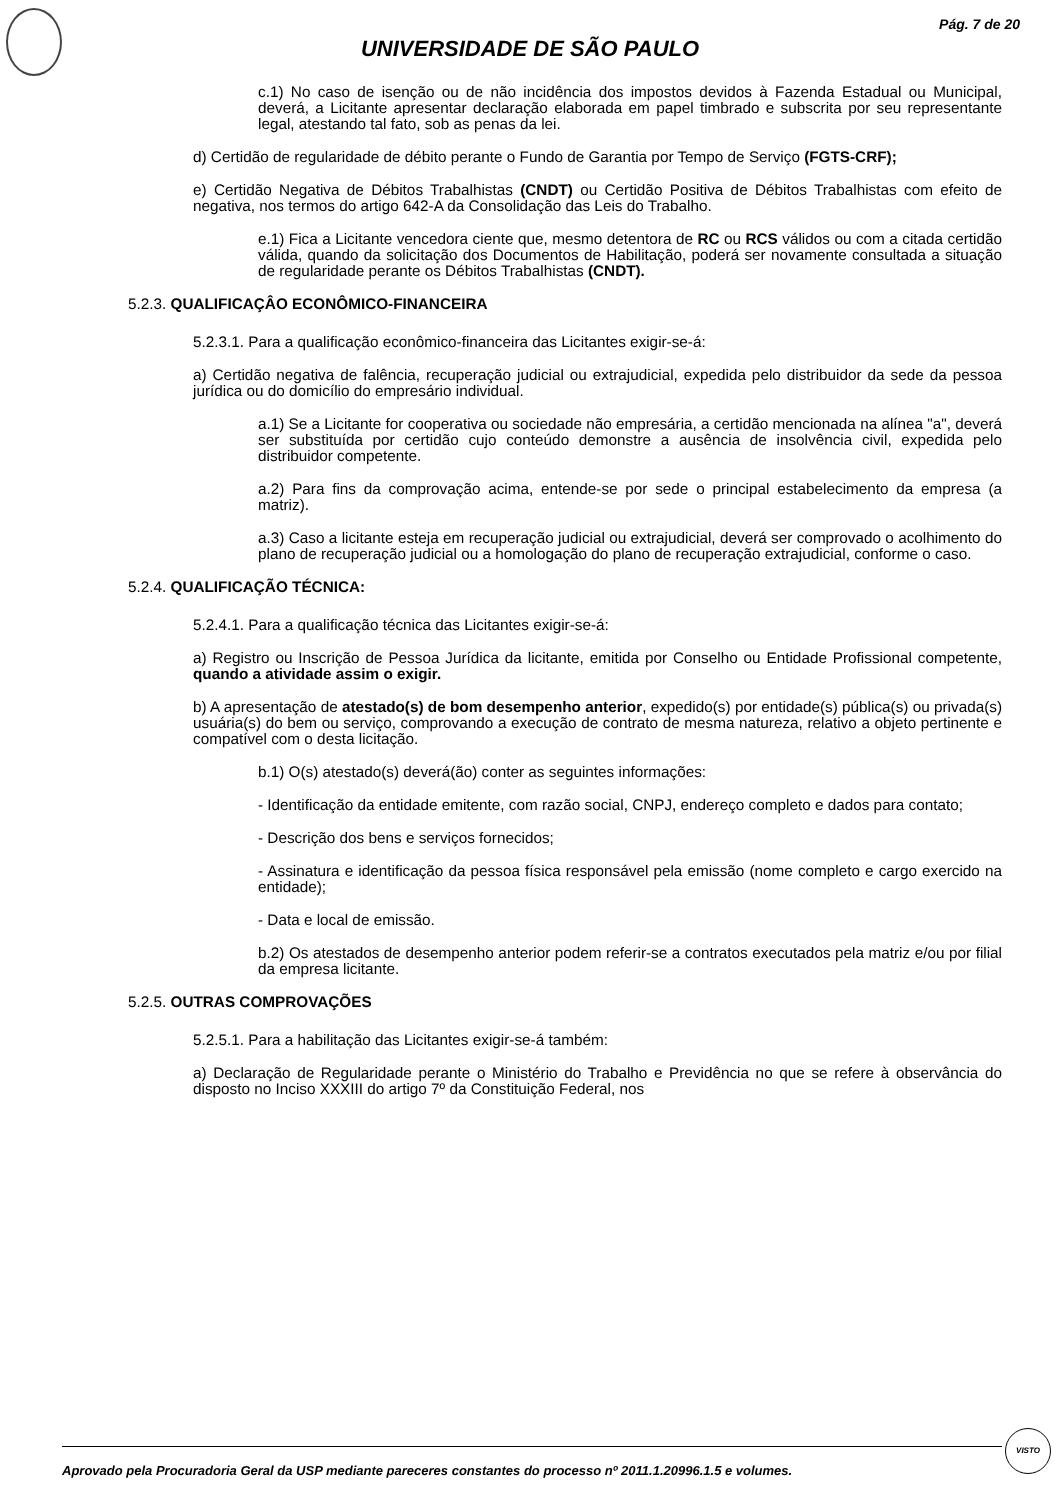Pág. 7 de 20
UNIVERSIDADE DE SÃO PAULO
c.1) No caso de isenção ou de não incidência dos impostos devidos à Fazenda Estadual ou Municipal, deverá, a Licitante apresentar declaração elaborada em papel timbrado e subscrita por seu representante legal, atestando tal fato, sob as penas da lei.
d) Certidão de regularidade de débito perante o Fundo de Garantia por Tempo de Serviço (FGTS-CRF);
e) Certidão Negativa de Débitos Trabalhistas (CNDT) ou Certidão Positiva de Débitos Trabalhistas com efeito de negativa, nos termos do artigo 642-A da Consolidação das Leis do Trabalho.
e.1) Fica a Licitante vencedora ciente que, mesmo detentora de RC ou RCS válidos ou com a citada certidão válida, quando da solicitação dos Documentos de Habilitação, poderá ser novamente consultada a situação de regularidade perante os Débitos Trabalhistas (CNDT).
5.2.3. QUALIFICAÇÂO ECONÔMICO-FINANCEIRA
5.2.3.1. Para a qualificação econômico-financeira das Licitantes exigir-se-á:
a) Certidão negativa de falência, recuperação judicial ou extrajudicial, expedida pelo distribuidor da sede da pessoa jurídica ou do domicílio do empresário individual.
a.1) Se a Licitante for cooperativa ou sociedade não empresária, a certidão mencionada na alínea "a", deverá ser substituída por certidão cujo conteúdo demonstre a ausência de insolvência civil, expedida pelo distribuidor competente.
a.2) Para fins da comprovação acima, entende-se por sede o principal estabelecimento da empresa (a matriz).
a.3) Caso a licitante esteja em recuperação judicial ou extrajudicial, deverá ser comprovado o acolhimento do plano de recuperação judicial ou a homologação do plano de recuperação extrajudicial, conforme o caso.
5.2.4. QUALIFICAÇÃO TÉCNICA:
5.2.4.1. Para a qualificação técnica das Licitantes exigir-se-á:
a) Registro ou Inscrição de Pessoa Jurídica da licitante, emitida por Conselho ou Entidade Profissional competente, quando a atividade assim o exigir.
b) A apresentação de atestado(s) de bom desempenho anterior, expedido(s) por entidade(s) pública(s) ou privada(s) usuária(s) do bem ou serviço, comprovando a execução de contrato de mesma natureza, relativo a objeto pertinente e compatível com o desta licitação.
b.1) O(s) atestado(s) deverá(ão) conter as seguintes informações:
- Identificação da entidade emitente, com razão social, CNPJ, endereço completo e dados para contato;
- Descrição dos bens e serviços fornecidos;
- Assinatura e identificação da pessoa física responsável pela emissão (nome completo e cargo exercido na entidade);
- Data e local de emissão.
b.2) Os atestados de desempenho anterior podem referir-se a contratos executados pela matriz e/ou por filial da empresa licitante.
5.2.5. OUTRAS COMPROVAÇÕES
5.2.5.1. Para a habilitação das Licitantes exigir-se-á também:
a) Declaração de Regularidade perante o Ministério do Trabalho e Previdência no que se refere à observância do disposto no Inciso XXXIII do artigo 7º da Constituição Federal, nos
Aprovado pela Procuradoria Geral da USP mediante pareceres constantes do processo nº 2011.1.20996.1.5 e volumes.
VISTO